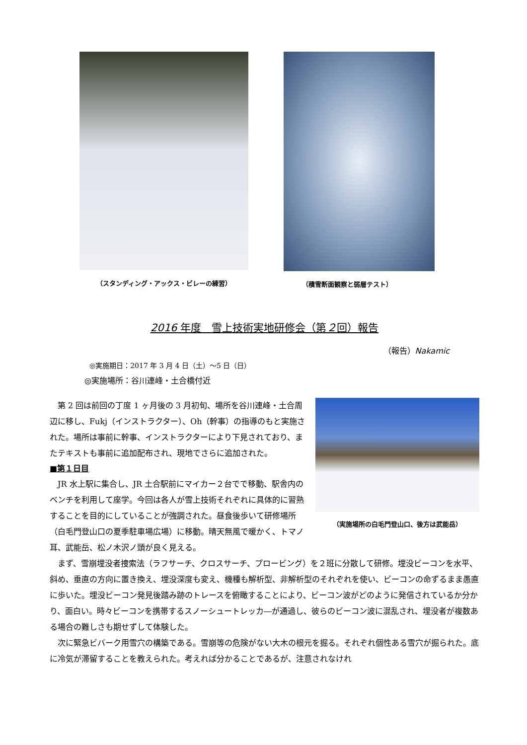（スタンディング・アックス・ビレーの練習）
（積雪断面観察と弱層テスト）
2016 年度　雪上技術実地研修会（第２回）報告
（報告）Nakamic
◎実施期日：2017 年 3 月 4 日（土）～5 日（日）
◎実施場所：谷川連峰・土合橋付近
（実施場所の白毛門登山口、後方は武能岳）
第 2 回は前回の丁度 1 ヶ月後の 3 月初旬、場所を谷川連峰・土合周辺に移し、Fukj（インストラクター）、Oh（幹事）の指導のもと実施された。場所は事前に幹事、インストラクターにより下見されており、またテキストも事前に追加配布され、現地でさらに追加された。
■第１日目
JR 水上駅に集合し、JR 土合駅前にマイカー２台でで移動、駅舎内のベンチを利用して座学。今回は各人が雪上技術それぞれに具体的に習熟することを目的にしていることが強調された。昼食後歩いて研修場所（白毛門登山口の夏季駐車場広場）に移動。晴天無風で暖かく、トマノ耳、武能岳、松ノ木沢ノ頭が良く見える。
まず、雪崩埋没者捜索法（ラフサーチ、クロスサーチ、プロービング）を２班に分散して研修。埋没ビーコンを水平、斜め、垂直の方向に置き換え、埋没深度も変え、機種も解析型、非解析型のそれぞれを使い、ビーコンの命ずるまま愚直に歩いた。埋没ビーコン発見後踏み跡のトレースを俯瞰することにより、ビーコン波がどのように発信されているか分かり、面白い。時々ビーコンを携帯するスノーシュートレッカ―が通過し、彼らのビーコン波に混乱され、埋没者が複数ある場合の難しさも期せずして体験した。
次に緊急ビバーク用雪穴の構築である。雪崩等の危険がない大木の根元を掘る。それぞれ個性ある雪穴が掘られた。底に冷気が滞留することを教えられた。考えれば分かることであるが、注意されなけれ